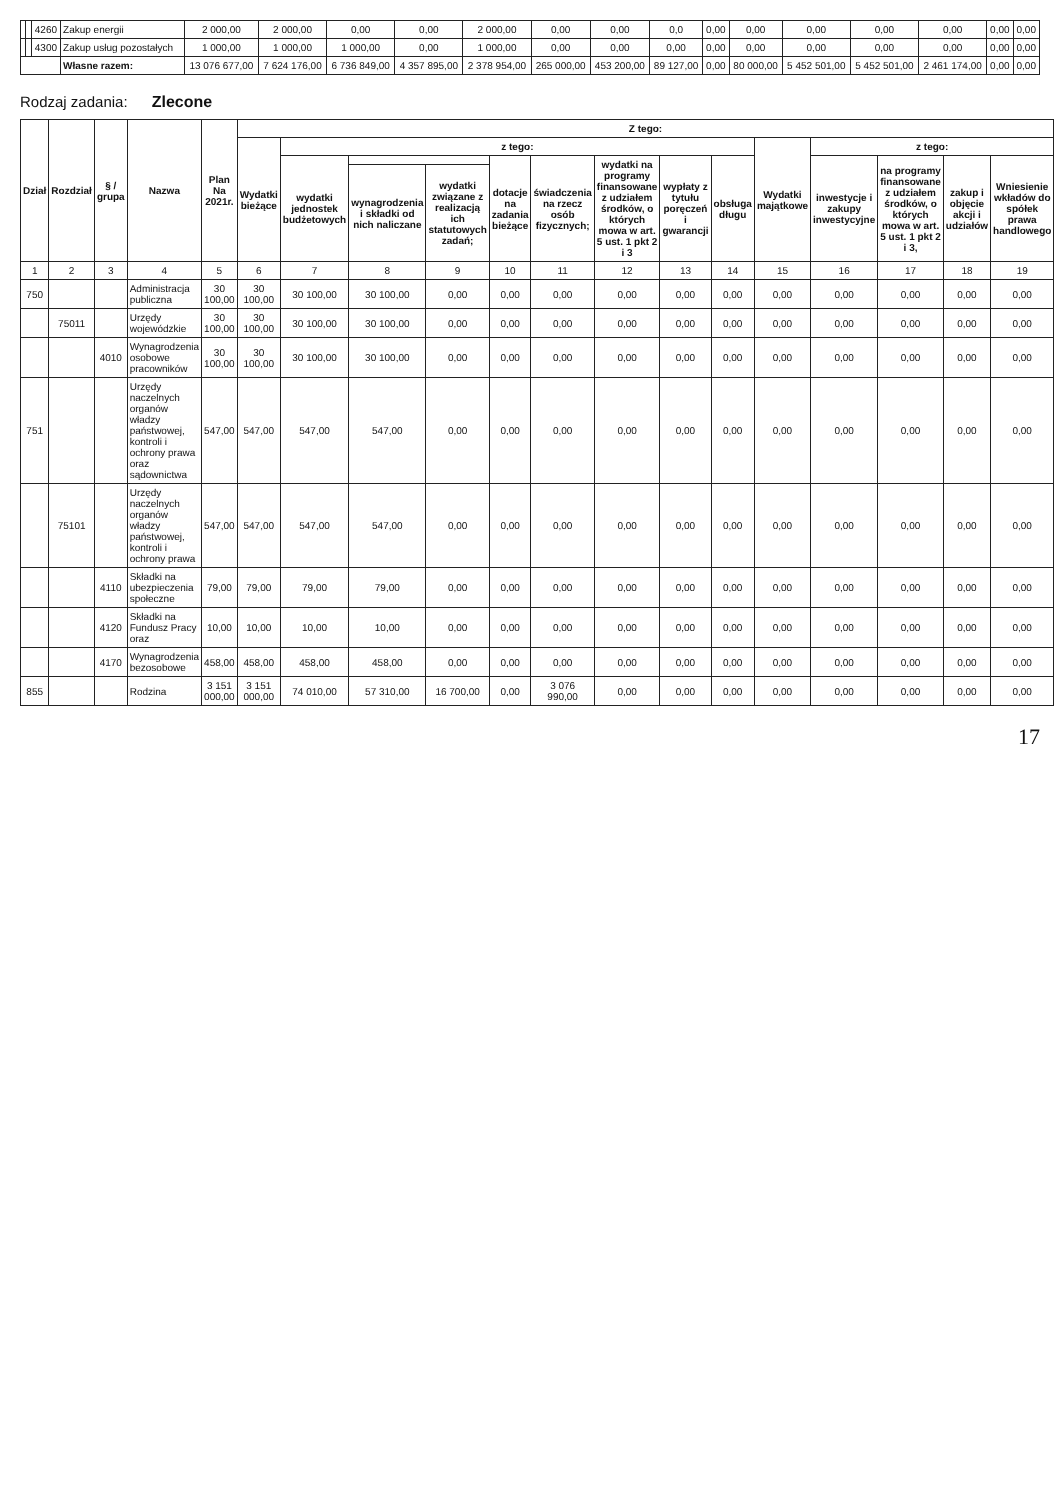| | | 4260 | Zakup energii | 2 000,00 | 2 000,00 | 0,00 | 0,00 | 2 000,00 | 0,00 | 0,00 | 0,0 | 0,00 | 0,00 | 0,00 | 0,00 | 0,00 | 0,00 | 0,00 |
| | | 4300 | Zakup usług pozostałych | 1 000,00 | 1 000,00 | 1 000,00 | 0,00 | 1 000,00 | 0,00 | 0,00 | 0,00 | 0,00 | 0,00 | 0,00 | 0,00 | 0,00 | 0,00 | 0,00 |
| | | | Własne razem: | 13 076 677,00 | 7 624 176,00 | 6 736 849,00 | 4 357 895,00 | 2 378 954,00 | 265 000,00 | 453 200,00 | 89 127,00 | 0,00 | 80 000,00 | 5 452 501,00 | 5 452 501,00 | 2 461 174,00 | 0,00 | 0,00 |
Rodzaj zadania: Zlecone
| Dział | Rozdział | § / grupa | Nazwa | Plan Na 2021r. | Z tego: | | | | | | | | | | | | | |
| --- | --- | --- | --- | --- | --- | --- | --- | --- | --- | --- | --- | --- | --- | --- | --- | --- | --- | --- |
| | | | | | Wydatki bieżące | z tego: | | | | | | | | Wydatki majątkowe | z tego: | | | |
| | | | | | | wydatki jednostek budżetowych | | | dotacje na zadania bieżące | świadczenia na rzecz osób fizycznych; | wydatki na programy finansowane z udziałem środków, o których mowa w art. 5 ust. 1 pkt 2 i 3 | wypłaty z tytułu poręczeń i gwarancji | obsługa długu | | inwestycje i zakupy inwestycyjne | na programy finansowane z udziałem środków, o których mowa w art. 5 ust. 1 pkt 2 i 3, | zakup i objęcie akcji i udziałów | Wniesienie wkładów do spółek prawa handlowego |
| | | | | | | | wynagrodzenia i składki od nich naliczane | wydatki związane z realizacją ich statutowych zadań; | | | | | | | | | | |
| 1 | 2 | 3 | 4 | 5 | 6 | 7 | 8 | 9 | 10 | 11 | 12 | 13 | 14 | 15 | 16 | 17 | 18 | 19 |
| 750 | | | Administracja publiczna | 30 100,00 | 30 100,00 | 30 100,00 | 30 100,00 | 0,00 | 0,00 | 0,00 | 0,00 | 0,00 | 0,00 | 0,00 | 0,00 | 0,00 | 0,00 | 0,00 |
| | 75011 | | Urzędy wojewódzkie | 30 100,00 | 30 100,00 | 30 100,00 | 30 100,00 | 0,00 | 0,00 | 0,00 | 0,00 | 0,00 | 0,00 | 0,00 | 0,00 | 0,00 | 0,00 | 0,00 |
| | | 4010 | Wynagrodzenia osobowe pracowników | 30 100,00 | 30 100,00 | 30 100,00 | 30 100,00 | 0,00 | 0,00 | 0,00 | 0,00 | 0,00 | 0,00 | 0,00 | 0,00 | 0,00 | 0,00 | 0,00 |
| 751 | | | Urzędy naczelnych organów władzy państwowej, kontroli i ochrony prawa oraz sądownictwa | 547,00 | 547,00 | 547,00 | 547,00 | 0,00 | 0,00 | 0,00 | 0,00 | 0,00 | 0,00 | 0,00 | 0,00 | 0,00 | 0,00 | 0,00 |
| | 75101 | | Urzędy naczelnych organów władzy państwowej, kontroli i ochrony prawa | 547,00 | 547,00 | 547,00 | 547,00 | 0,00 | 0,00 | 0,00 | 0,00 | 0,00 | 0,00 | 0,00 | 0,00 | 0,00 | 0,00 | 0,00 |
| | | 4110 | Składki na ubezpieczenia społeczne | 79,00 | 79,00 | 79,00 | 79,00 | 0,00 | 0,00 | 0,00 | 0,00 | 0,00 | 0,00 | 0,00 | 0,00 | 0,00 | 0,00 | 0,00 |
| | | 4120 | Składki na Fundusz Pracy oraz | 10,00 | 10,00 | 10,00 | 10,00 | 0,00 | 0,00 | 0,00 | 0,00 | 0,00 | 0,00 | 0,00 | 0,00 | 0,00 | 0,00 | 0,00 |
| | | 4170 | Wynagrodzenia bezosobowe | 458,00 | 458,00 | 458,00 | 458,00 | 0,00 | 0,00 | 0,00 | 0,00 | 0,00 | 0,00 | 0,00 | 0,00 | 0,00 | 0,00 | 0,00 |
| 855 | | | Rodzina | 3 151 000,00 | 3 151 000,00 | 74 010,00 | 57 310,00 | 16 700,00 | 0,00 | 3 076 990,00 | 0,00 | 0,00 | 0,00 | 0,00 | 0,00 | 0,00 | 0,00 | 0,00 |
17